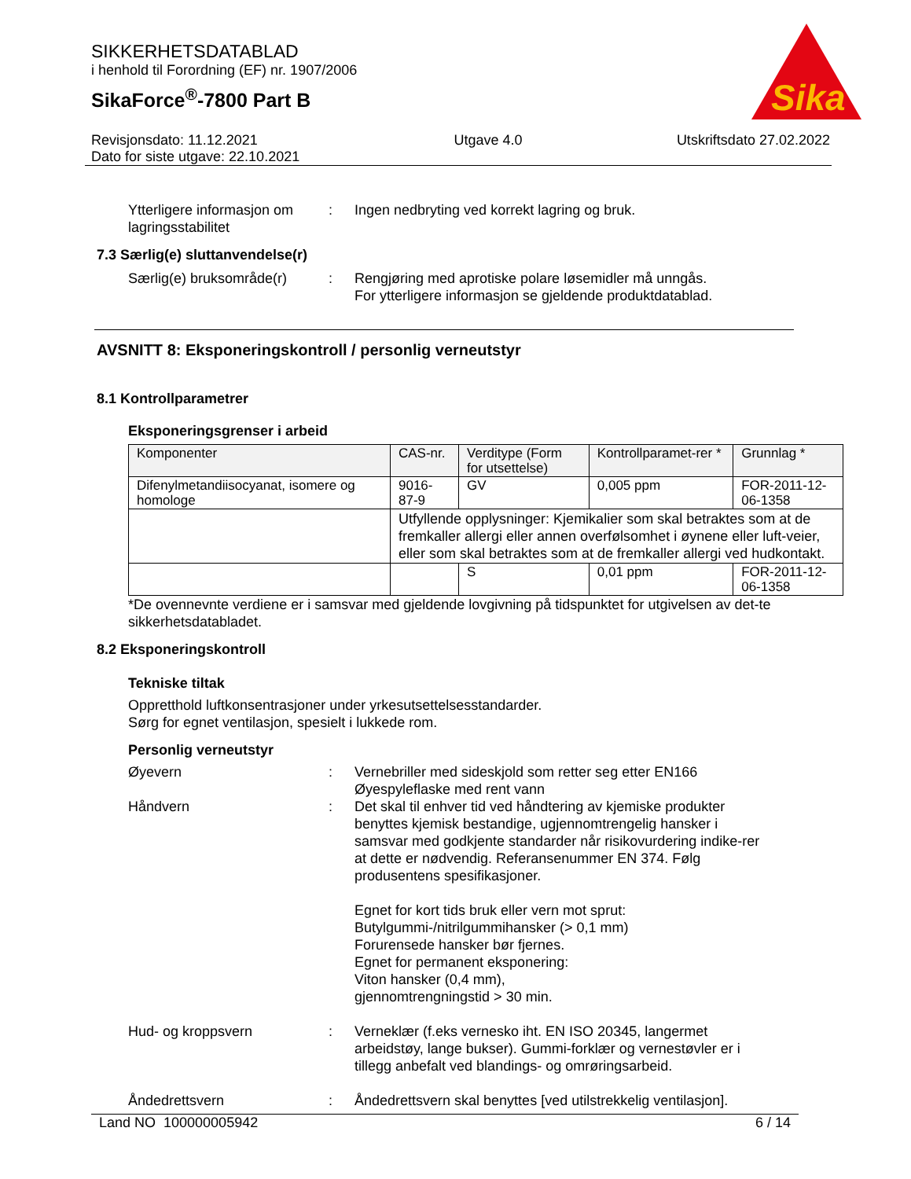Sika
SIKKERHETSDATABLAD
i henhold til Forordning (EF) nr. 1907/2006
SikaForce<sup>®</sup>-7800 Part B
Revisjonsdato: 11.12.2021
Dato for siste utgave: 22.10.2021
Utgave 4.0 Utskriftsdato 27.02.2022
Ytterligere informasjon om lagringsstabilitet
: Ingen nedbryting ved korrekt lagring og bruk.
7.3 Særlig(e) sluttanvendelse(r)
Særlig(e) bruksområde(r)
: Rengjøring med aprotiske polare løsemidler må unngås.
For ytterligere informasjon se gjeldende produktdatablad.
AVSNITT 8: Eksponeringskontroll / personlig verneutstyr
8.1 Kontrollparametrer
Eksponeringsgrenser i arbeid
| Komponenter | CAS-nr. | Verditype (Form for utsettelse) | Kontrollparamet-rer * | Grunnlag * |
| --- | --- | --- | --- | --- |
| Difenylmetandiisocyanat, isomere og homologe | 9016-87-9 | GV | 0,005 ppm | FOR-2011-12-06-1358 |
| | Utfyllende opplysninger: Kjemikalier som skal betraktes som at de fremkaller allergi eller annen overfølsomhet i øynene eller luft-veier, eller som skal betraktes som at de fremkaller allergi ved hudkontakt. | | | |
| | | S | 0,01 ppm | FOR-2011-12-06-1358 |
*De ovennevnte verdiene er i samsvar med gjeldende lovgivning på tidspunktet for utgivelsen av det-te sikkerhetsdatabladet.
8.2 Eksponeringskontroll
Tekniske tiltak
Oppretthold luftkonsentrasjoner under yrkesutsettelsesstandarder.
Sørg for egnet ventilasjon, spesielt i lukkede rom.
Personlig verneutstyr
Øyevern : Vernebriller med sideskjold som retter seg etter EN166
Øyespyleflaske med rent vann
Håndvern : Det skal til enhver tid ved håndtering av kjemiske produkter benyttes kjemisk bestandige, ugjennomtrengelig hansker i samsvar med godkjente standarder når risikovurdering indike-rer at dette er nødvendig. Referansenummer EN 374. Følg produsentens spesifikasjoner.
Egnet for kort tids bruk eller vern mot sprut:
Butylgummi-/nitrilgummihansker (> 0,1 mm)
Forurensede hansker bør fjernes.
Egnet for permanent eksponering:
Viton hansker (0,4 mm),
gjennomtrengningstid > 30 min.
Hud- og kroppsvern : Verneklær (f.eks vernesko iht. EN ISO 20345, langermet arbeidstøy, lange bukser). Gummi-forklær og vernestøvler er i tillegg anbefalt ved blandings- og omrøringsarbeid.
Åndedrettsvern : Åndedrettsvern skal benyttes [ved utilstrekkelig ventilasjon].
Land NO 100000005942 6 / 14